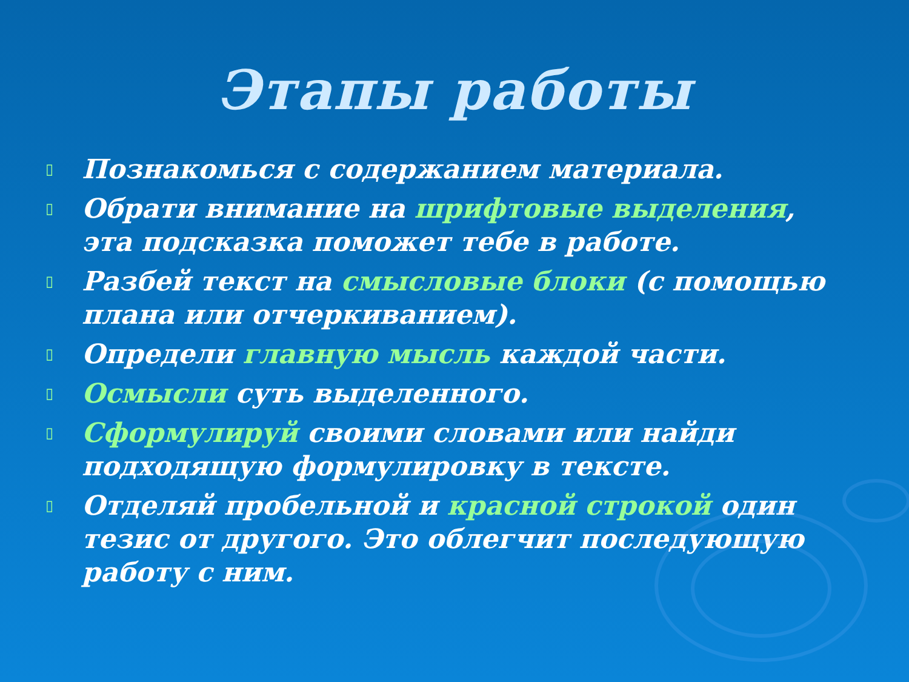Этапы работы
▯ Познакомься с содержанием материала.
▯ Обрати внимание на шрифтовые выделения, эта подсказка поможет тебе в работе.
▯ Разбей текст на смысловые блоки (с помощью плана или отчеркиванием).
▯ Определи главную мысль каждой части.
▯ Осмысли суть выделенного.
▯ Сформулируй своими словами или найди подходящую формулировку в тексте.
▯ Отделяй пробельной и красной строкой один тезис от другого. Это облегчит последующую работу с ним.